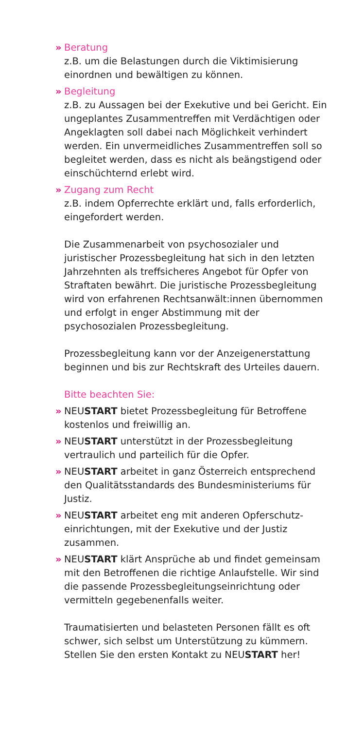» Beratung
z.B. um die Belastungen durch die Viktimisierung einordnen und bewältigen zu können.
» Begleitung
z.B. zu Aussagen bei der Exekutive und bei Gericht. Ein ungeplantes Zusammentreffen mit Verdächti­gen oder Angeklagten soll dabei nach Möglichkeit verhindert werden. Ein unvermeidliches Zusammen­treffen soll so begleitet werden, dass es nicht als beängstigend oder einschüchternd erlebt wird.
» Zugang zum Recht
z.B. indem Opferrechte erklärt und, falls erforderlich, eingefordert werden.
Die Zusammenarbeit von psychosozialer und juristischer Prozessbegleitung hat sich in den letzten Jahrzehnten als treffsicheres Angebot für Opfer von Straftaten bewährt. Die juristische Prozessbeglei­tung wird von erfahrenen Rechtsanwält:innen über­nommen und erfolgt in enger Abstimmung mit der psychosozialen Prozessbegleitung.
Prozessbegleitung kann vor der Anzeigenerstat­tung beginnen und bis zur Rechtskraft des Urteiles dauern.
Bitte beachten Sie:
» NEUSTART bietet Prozessbegleitung für Betroffene kostenlos und freiwillig an.
» NEUSTART unterstützt in der Prozessbegleitung vertraulich und parteilich für die Opfer.
» NEUSTART arbeitet in ganz Österreich entsprechend den Qualitätsstandards des Bundesministeriums für Justiz.
» NEUSTART arbeitet eng mit anderen Opferschutz­einrichtungen, mit der Exekutive und der Justiz zusammen.
» NEUSTART klärt Ansprüche ab und findet gemein­sam mit den Betroffenen die richtige Anlaufstelle. Wir sind die passende Prozessbegleitungseinrich­tung oder vermitteln gegebenenfalls weiter.
Traumatisierten und belasteten Personen fällt es oft schwer, sich selbst um Unterstützung zu kümmern. Stellen Sie den ersten Kontakt zu NEUSTART her!